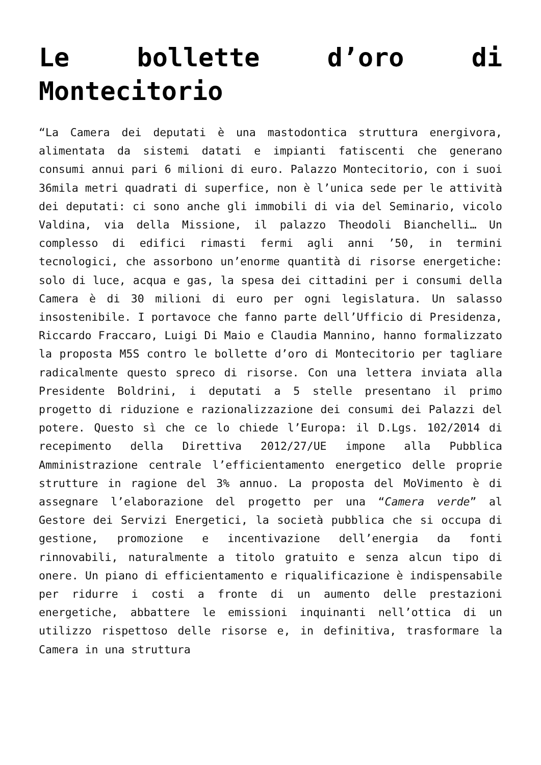Le bollette d’oro di Montecitorio
“La Camera dei deputati è una mastodontica struttura energivora, alimentata da sistemi datati e impianti fatiscenti che generano consumi annui pari 6 milioni di euro. Palazzo Montecitorio, con i suoi 36mila metri quadrati di superfice, non è l’unica sede per le attività dei deputati: ci sono anche gli immobili di via del Seminario, vicolo Valdina, via della Missione, il palazzo Theodoli Bianchelli… Un complesso di edifici rimasti fermi agli anni ’50, in termini tecnologici, che assorbono un’enorme quantità di risorse energetiche: solo di luce, acqua e gas, la spesa dei cittadini per i consumi della Camera è di 30 milioni di euro per ogni legislatura. Un salasso insostenibile. I portavoce che fanno parte dell’Ufficio di Presidenza, Riccardo Fraccaro, Luigi Di Maio e Claudia Mannino, hanno formalizzato la proposta M5S contro le bollette d’oro di Montecitorio per tagliare radicalmente questo spreco di risorse. Con una lettera inviata alla Presidente Boldrini, i deputati a 5 stelle presentano il primo progetto di riduzione e razionalizzazione dei consumi dei Palazzi del potere. Questo sì che ce lo chiede l’Europa: il D.Lgs. 102/2014 di recepimento della Direttiva 2012/27/UE impone alla Pubblica Amministrazione centrale l’efficientamento energetico delle proprie strutture in ragione del 3% annuo. La proposta del MoVimento è di assegnare l’elaborazione del progetto per una “Camera verde” al Gestore dei Servizi Energetici, la società pubblica che si occupa di gestione, promozione e incentivazione dell’energia da fonti rinnovabili, naturalmente a titolo gratuito e senza alcun tipo di onere. Un piano di efficientamento e riqualificazione è indispensabile per ridurre i costi a fronte di un aumento delle prestazioni energetiche, abbattere le emissioni inquinanti nell’ottica di un utilizzo rispettoso delle risorse e, in definitiva, trasformare la Camera in una struttura